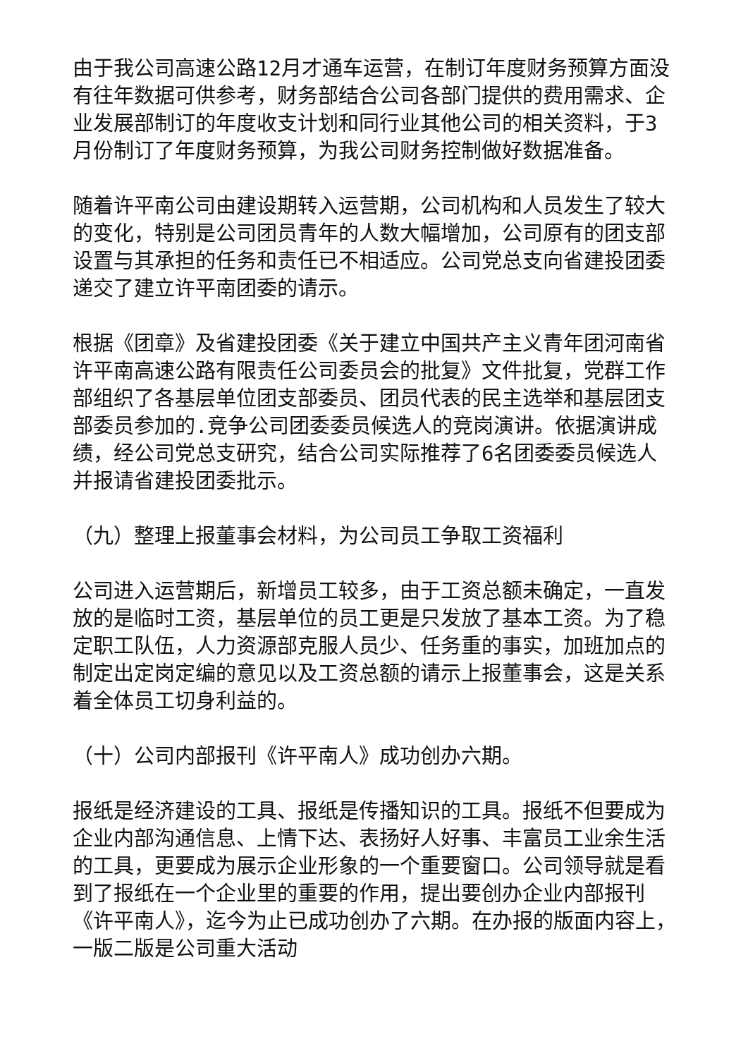由于我公司高速公路12月才通车运营，在制订年度财务预算方面没有往年数据可供参考，财务部结合公司各部门提供的费用需求、企业发展部制订的年度收支计划和同行业其他公司的相关资料，于3月份制订了年度财务预算，为我公司财务控制做好数据准备。
随着许平南公司由建设期转入运营期，公司机构和人员发生了较大的变化，特别是公司团员青年的人数大幅增加，公司原有的团支部设置与其承担的任务和责任已不相适应。公司党总支向省建投团委递交了建立许平南团委的请示。
根据《团章》及省建投团委《关于建立中国共产主义青年团河南省许平南高速公路有限责任公司委员会的批复》文件批复，党群工作部组织了各基层单位团支部委员、团员代表的民主选举和基层团支部委员参加的.竞争公司团委委员候选人的竞岗演讲。依据演讲成绩，经公司党总支研究，结合公司实际推荐了6名团委委员候选人并报请省建投团委批示。
（九）整理上报董事会材料，为公司员工争取工资福利
公司进入运营期后，新增员工较多，由于工资总额未确定，一直发放的是临时工资，基层单位的员工更是只发放了基本工资。为了稳定职工队伍，人力资源部克服人员少、任务重的事实，加班加点的制定出定岗定编的意见以及工资总额的请示上报董事会，这是关系着全体员工切身利益的。
（十）公司内部报刊《许平南人》成功创办六期。
报纸是经济建设的工具、报纸是传播知识的工具。报纸不但要成为企业内部沟通信息、上情下达、表扬好人好事、丰富员工业余生活的工具，更要成为展示企业形象的一个重要窗口。公司领导就是看到了报纸在一个企业里的重要的作用，提出要创办企业内部报刊《许平南人》，迄今为止已成功创办了六期。在办报的版面内容上，一版二版是公司重大活动